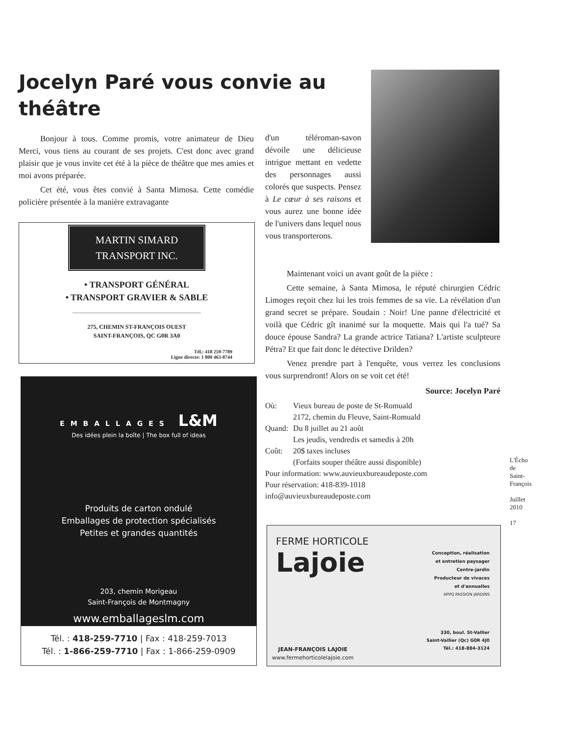Jocelyn Paré vous convie au théâtre
Bonjour à tous. Comme promis, votre animateur de Dieu Merci, vous tiens au courant de ses projets. C'est donc avec grand plaisir que je vous invite cet été à la pièce de théâtre que mes amies et moi avons préparée.
Cet été, vous êtes convié à Santa Mimosa. Cette comédie policière présentée à la manière extravagante
d'un téléroman-savon dévoile une délicieuse intrigue mettant en vedette des personnages aussi colorés que suspects. Pensez à Le cœur à ses raisons et vous aurez une bonne idée de l'univers dans lequel nous vous transporterons.
Maintenant voici un avant goût de la pièce :
Cette semaine, à Santa Mimosa, le réputé chirurgien Cédric Limoges reçoit chez lui les trois femmes de sa vie. La révélation d'un grand secret se prépare. Soudain : Noir! Une panne d'électricité et voilà que Cédric gît inanimé sur la moquette. Mais qui l'a tué? Sa douce épouse Sandra? La grande actrice Tatiana? L'artiste sculpteure Pétra? Et que fait donc le détective Drilden?
Venez prendre part à l'enquête, vous verrez les conclusions vous surprendront! Alors on se voit cet été!
Source: Jocelyn Paré
| Où: | Vieux bureau de poste de St-Romuald 2172, chemin du Fleuve, Saint-Romuald |
| Quand: | Du 8 juillet au 21 août Les jeudis, vendredis et samedis à 20h |
| Coût: | 20$ taxes incluses (Forfaits souper théâtre aussi disponible) |
Pour information: www.auvieuxbureaudeposte.com
Pour réservation: 418-839-1018
info@auvieuxbureaudeposte.com
MARTIN SIMARD
TRANSPORT INC.
• TRANSPORT GÉNÉRAL
• TRANSPORT GRAVIER & SABLE
275, CHEMIN ST-FRANÇOIS OUEST
SAINT-FRANÇOIS, QC G0R 3A0
Tél.: 418 259-7789
Ligne directe: 1 800 463-8744
EMBALLAGES L&M
Des idées plein la boîte | The box full of ideas
Produits de carton ondulé
Emballages de protection spécialisés
Petites et grandes quantités
203, chemin Morigeau
Saint-François de Montmagny
www.emballageslm.com
Tél. : 418-259-7710 | Fax : 418-259-7013
Tél. : 1-866-259-7710 | Fax : 1-866-259-0909
FERME HORTICOLE
Lajoie
Conception, réalisation
et entretien paysager
Centre-jardin
Producteur de vivaces
et d'annuelles
APPQ PASSION JARDINS
330, boul. St-Vallier
Saint-Vallier (Qc) G0R 4J0
Tél.: 418-884-3124
JEAN-FRANÇOIS LAJOIE
www.fermehorticolelajoie.com
L'Écho de Saint-François
Juillet 2010
17